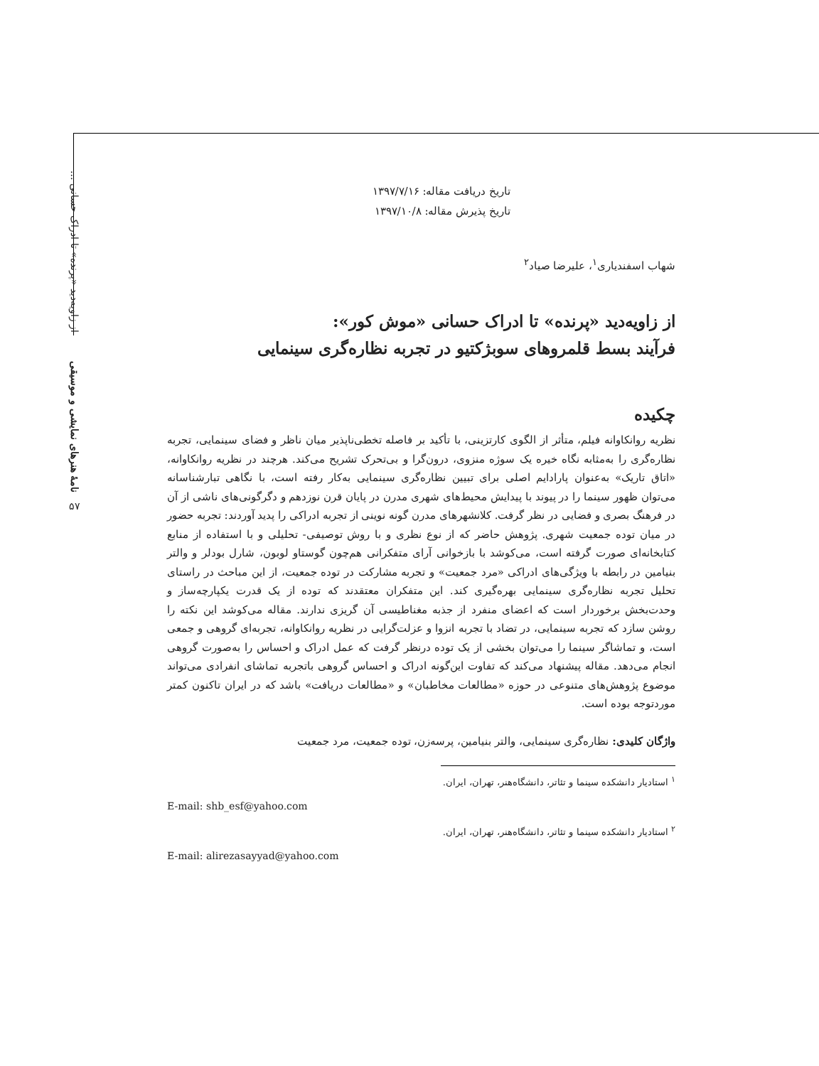از زاویه‌دید «پرنده» تا ادراک حسانی ...
نامهٔ هنرهای نمایشی و موسیقی
۵۷
تاریخ دریافت مقاله: ۱۳۹۷/۷/۱۶
تاریخ پذیرش مقاله: ۱۳۹۷/۱۰/۸
شهاب اسفندیاری<sup>۱</sup>، علیرضا صیاد<sup>۲</sup>
از زاویه‌دید «پرنده» تا ادراک حسانی «موش کور»:
فرآیند بسط قلمروهای سوبژکتیو در تجربه نظاره‌گری سینمایی
چکیده
نظریه روانکاوانه فیلم، متأثر از الگوی کارتزینی، با تأکید بر فاصله تخطی‌ناپذیر میان ناظر و فضای سینمایی، تجربه نظاره‌گری را به‌مثابه نگاه خیره یک سوژه منزوی، درون‌گرا و بی‌تحرک تشریح می‌کند. هرچند در نظریه روانکاوانه، «اتاق تاریک» به‌عنوان پارادایم اصلی برای تبیین نظاره‌گری سینمایی به‌کار رفته است، با نگاهی تبارشناسانه می‌توان ظهور سینما را در پیوند با پیدایش محیط‌های شهری مدرن در پایان قرن نوزدهم و دگرگونی‌های ناشی از آن در فرهنگ بصری و فضایی در نظر گرفت. کلانشهرهای مدرن گونه نوینی از تجربه ادراکی را پدید آوردند: تجربه حضور در میان توده جمعیت شهری. پژوهش حاضر که از نوع نظری و با روش توصیفی- تحلیلی و با استفاده از منابع کتابخانه‌ای صورت گرفته است، می‌کوشد با بازخوانی آرای متفکرانی هم‌چون گوستاو لوبون، شارل بودلر و والتر بنیامین در رابطه با ویژگی‌های ادراکی «مرد جمعیت» و تجربه مشارکت در توده جمعیت، از این مباحث در راستای تحلیل تجربه نظاره‌گری سینمایی بهره‌گیری کند. این متفکران معتقدند که توده از یک قدرت یکپارچه‌ساز و وحدت‌بخش برخوردار است که اعضای منفرد از جذبه مغناطیسی آن گریزی ندارند. مقاله می‌کوشد این نکته را روشن سازد که تجربه سینمایی، در تضاد با تجربه انزوا و عزلت‌گرایی در نظریه روانکاوانه، تجربه‌ای گروهی و جمعی است، و تماشاگر سینما را می‌توان بخشی از یک توده درنظر گرفت که عمل ادراک و احساس را به‌صورت گروهی انجام می‌دهد. مقاله پیشنهاد می‌کند که تفاوت این‌گونه ادراک و احساس گروهی باتجربه تماشای انفرادی می‌تواند موضوع پژوهش‌های متنوعی در حوزه «مطالعات مخاطبان» و «مطالعات دریافت» باشد که در ایران تاکنون کمتر موردتوجه بوده است.
واژگان کلیدی: نظاره‌گری سینمایی، والتر بنیامین، پرسه‌زن، توده جمعیت، مرد جمعیت
<sup>۱</sup> استادیار دانشکده سینما و تئاتر، دانشگاه‌هنر، تهران، ایران.
E-mail: shb_esf@yahoo.com
<sup>۲</sup> استادیار دانشکده سینما و تئاتر، دانشگاه‌هنر، تهران، ایران.
E-mail: alirezasayyad@yahoo.com